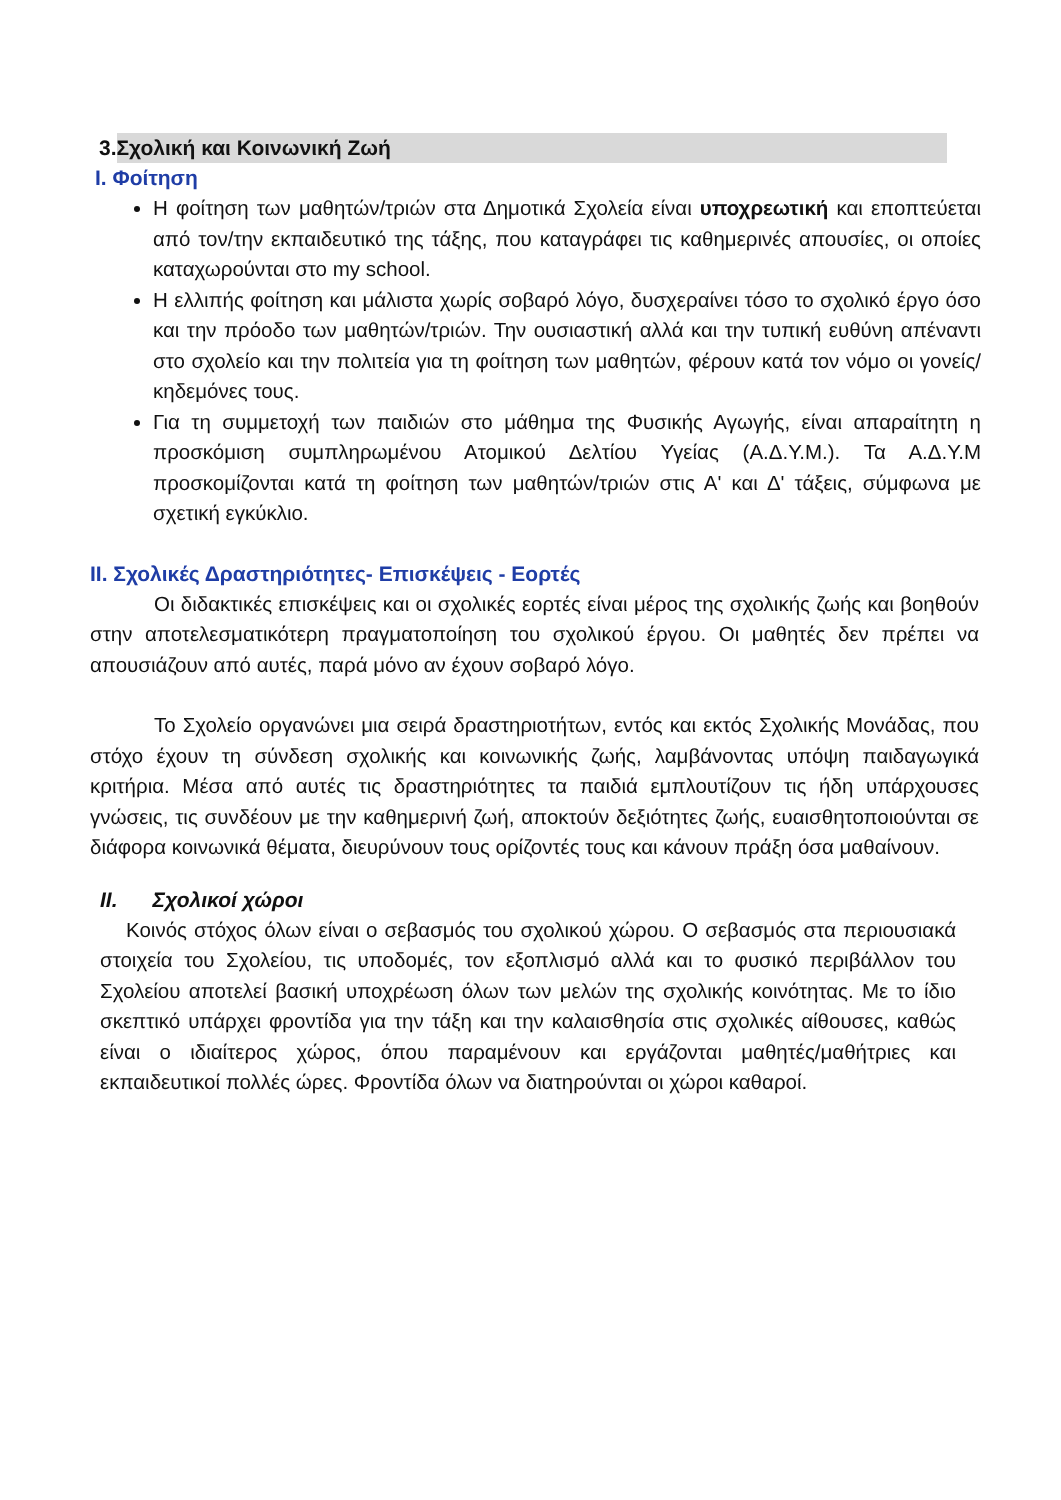3. Σχολική και Κοινωνική Ζωή
I. Φοίτηση
Η φοίτηση των μαθητών/τριών στα Δημοτικά Σχολεία είναι υποχρεωτική και εποπτεύεται από τον/την εκπαιδευτικό της τάξης, που καταγράφει τις καθημερινές απουσίες, οι οποίες καταχωρούνται στο my school.
Η ελλιπής φοίτηση και μάλιστα χωρίς σοβαρό λόγο, δυσχεραίνει τόσο το σχολικό έργο όσο και την πρόοδο των μαθητών/τριών. Την ουσιαστική αλλά και την τυπική ευθύνη απέναντι στο σχολείο και την πολιτεία για τη φοίτηση των μαθητών, φέρουν κατά τον νόμο οι γονείς/κηδεμόνες τους.
Για τη συμμετοχή των παιδιών στο μάθημα της Φυσικής Αγωγής, είναι απαραίτητη η προσκόμιση συμπληρωμένου Ατομικού Δελτίου Υγείας (Α.Δ.Υ.Μ.). Τα Α.Δ.Υ.Μ προσκομίζονται κατά τη φοίτηση των μαθητών/τριών στις Α' και Δ' τάξεις, σύμφωνα με σχετική εγκύκλιο.
II. Σχολικές Δραστηριότητες- Επισκέψεις - Εορτές
Οι διδακτικές επισκέψεις και οι σχολικές εορτές είναι μέρος της σχολικής ζωής και βοηθούν στην αποτελεσματικότερη πραγματοποίηση του σχολικού έργου. Οι μαθητές δεν πρέπει να απουσιάζουν από αυτές, παρά μόνο αν έχουν σοβαρό λόγο.
Το Σχολείο οργανώνει μια σειρά δραστηριοτήτων, εντός και εκτός Σχολικής Μονάδας, που στόχο έχουν τη σύνδεση σχολικής και κοινωνικής ζωής, λαμβάνοντας υπόψη παιδαγωγικά κριτήρια. Μέσα από αυτές τις δραστηριότητες τα παιδιά εμπλουτίζουν τις ήδη υπάρχουσες γνώσεις, τις συνδέουν με την καθημερινή ζωή, αποκτούν δεξιότητες ζωής, ευαισθητοποιούνται σε διάφορα κοινωνικά θέματα, διευρύνουν τους ορίζοντές τους και κάνουν πράξη όσα μαθαίνουν.
II. Σχολικοί χώροι
Κοινός στόχος όλων είναι ο σεβασμός του σχολικού χώρου. Ο σεβασμός στα περιουσιακά στοιχεία του Σχολείου, τις υποδομές, τον εξοπλισμό αλλά και το φυσικό περιβάλλον του Σχολείου αποτελεί βασική υποχρέωση όλων των μελών της σχολικής κοινότητας. Με το ίδιο σκεπτικό υπάρχει φροντίδα για την τάξη και την καλαισθησία στις σχολικές αίθουσες, καθώς είναι ο ιδιαίτερος χώρος, όπου παραμένουν και εργάζονται μαθητές/μαθήτριες και εκπαιδευτικοί πολλές ώρες. Φροντίδα όλων να διατηρούνται οι χώροι καθαροί.